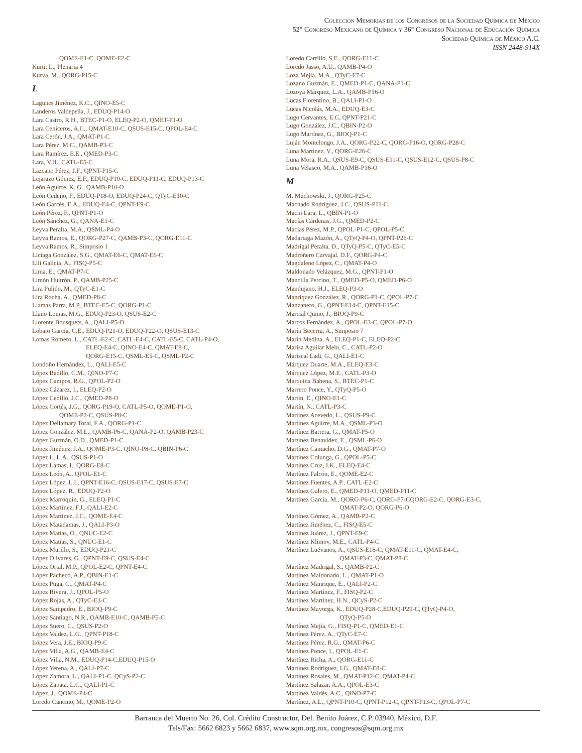Colección Memorias de los Congresos de la Sociedad Química de México
52° Congreso Mexicano de Química y 36° Congreso Nacional de Educación Química
Sociedad Química de México A.C.
ISSN 2448-914X
QOME-E1-C, QOME-E2-C
Kurti, L., Plenaria 4
Kurva, M., QORG-P15-C
L
Lagunes Jiménez, K.C., QINO-E5-C
Landeros Valdepeña, J., EDUQ-P14-O
Lara Castro, R.H., BTEC-P1-O, ELEQ-P2-O, QMET-P1-O
Lara Ceniceros, A.C., QMAT-E10-C, QSUS-E15-C, QPOL-E4-C
Lara Cerón, J.A., QMAT-P1-C
Lara Pérez, M.C., QAMB-P3-C
Lara Ramírez, E.E., QMED-P3-C
Lara, V.H., CATL-E5-C
Lazcano Pérez, J.F., QPNT-P15-C
Lejarazo Gómez, E.F., EDUQ-P10-C, EDUQ-P11-C, EDUQ-P13-C
León Aguirre, K. G., QAMB-P10-O
León Cedeño, F., EDUQ-P18-O, EDUQ-P24-C, QTyC-E10-C
León Garcés, E.A., EDUQ-E4-C, QPNT-E9-C
León Pérez, F., QPNT-P1-O
León Sánchez, G., QANA-E1-C
Leyva Peralta, M.A., QSML-P4-O
Leyva Ramos, E., QORG-P27-C, QAMB-P3-C, QORG-E11-C
Leyva Ramos, R., Simposio 1
Liciaga González, S.G., QMAT-E6-C, QMAT-E6-C
Lili Galicia, A., FISQ-P5-C
Lima, E., QMAT-P7-C
Limón Huitrón, P., QAMB-P25-C
Lira Pulido, M., QTyC-E1-C
Lira Rocha, A., QMED-P8-C
Llamas Parra, M.P., BTEC-E5-C, QORG-P1-C
Llano Lomas, M.G., EDUQ-P23-O, QSUS-E2-C
Llorente Bousquets, A., QALI-P5-O
Lobato García, C.E., EDUQ-P21-O, EDUQ-P22-O, QSUS-E13-C
Lomas Romero, L., CATL-E2-C, CATL-E4-C, CATL-E5-C, CATL-P4-O,
ELEQ-E4-C, QINO-E4-C, QMAT-E8-C,
QORG-E15-C, QSML-E5-C, QSML-P2-C
Londoño Hernández, L., QALI-E5-C
López Badillo, C.M., QINO-P7-C
López Campos, R.G., QPOL-P2-O
López Cázarez, I., ELEQ-P2-O
López Cedillo, J.C., QMED-P8-O
López Cortés, J.G., QORG-P19-O, CATL-P5-O, QOME-P1-O,
QOME-P2-C, QSUS-P8-C
López Dellamary Toral, F.A., QORG-P1-C
López González, M.L., QAMB-P6-C, QANA-P2-O, QAMB-P23-C
López Guzmán, O.D., QMED-P1-C
López Jiménez, J.A., QOME-P3-C, QINO-P8-C, QBIN-P6-C
López L, L.A., QSUS-P1-O
López Lamas, I., QORG-E8-C
López León, A., QPOL-E1-C
López López, L.I., QPNT-E16-C, QSUS-E17-C, QSUS-E7-C
López López, R., EDUQ-P2-O
López Marroquín, G., ELEQ-P1-C
López Martínez, F.J., QALI-E2-C
López Martínez, J.C., QOME-E4-C
López Matadamas, J., QALI-P3-O
López Matías, O., QNUC-E2-C
López Matías, S., QNUC-E1-C
López Murillo, S., EDUQ-P21-C
López Olivares, G., QPNT-E9-C, QSUS-E4-C
López Ortal, M.P., QPOL-E2-C, QPNT-E4-C
López Pacheco, A.P., QBIN-E1-C
López Puga, C., QMAT-P4-C
López Rivera, J., QPOL-P5-O
López Rojas, A., QTyC-E3-C
López Sampedro, E., BIOQ-P9-C
López Santiago, N.R., QAMB-E10-C, QAMB-P5-C
López Suero, C., QSUS-P2-O
López Valdez, L.G., QPNT-P18-C
López Vera, J.E., BIOQ-P9-C
López Villa, A.G., QAMB-E4-C
López Villa, N.M., EDUQ-P14-C,EDUQ-P15-O
López Yerena, A., QALI-P7-C
López Zamora, L., QALI-P1-C, QCyS-P2-C
López Zapata, L.C., QALI-P1-C
López, J., QOME-P4-C
Loredo Cancino, M., QOME-P2-O
Loredo Carrillo, S.E., QORG-E11-C
Loredo Jasso, A.U., QAMB-P4-O
Loza Mejía, M.A., QTyC-E7-C
Lozano Guzmán, E., QMED-P1-C, QANA-P1-C
Lozoya Márquez, L.A., QAMB-P16-O
Lucas Florentino, B., QALI-P1-O
Lucas Nicolás, M.A., EDUQ-E3-C
Lugo Cervantes, E.C, QPNT-P21-C
Lugo González, J.C., QBIN-P2-O
Lugo Martínez, G., BIOQ-P1-C
Luján Montelongo, J.A., QORG-P22-C, QORG-P16-O, QORG-P28-C
Luna Martínez, V., QORG-E26-C
Luna Mora, R.A., QSUS-E9-C, QSUS-E11-C, QSUS-E12-C, QSUS-P8-C
Luna Velasco, M.A., QAMB-P16-O
M
M. Muchowski, J., QORG-P25-C
Machado Rodríguez, J.C., QSUS-P11-C
Machi Lara, L., QBIN-P1-O
Macías Cárdenas, J.G., QMED-P2-C
Macías Pérez, M.P., QPOL-P1-C, QPOL-P5-C
Madariaga Mazón, A., QTyQ-P4-O, QPNT-P26-C
Madrigal Peralta, D., QTyQ-P5-C, QTyC-E5-C
Madroñero Carvajal, D.F., QORG-P4-C
Magdaleno López, C., QMAT-P4-O
Maldonado Velázquez, M.G., QPNT-P1-O
Mancilla Percino, T., QMED-P5-O, QMED-P6-O
Mandujano, H.J., ELEQ-P3-O
Manríquez González, R., QORG-P1-C, QPOL-P7-C
Manzanero, G., QPNT-E14-C, QPNT-E15-C
Marcial Quino, J., BIOQ-P9-C
Marcos Fernández, A., QPOL-E3-C, QPOL-P7-O
Marín Becerra, A., Simposio 7
Marín Medina, A., ELEQ-P1-C, ELEQ-P2-C
Marisa Aguilar Melo, C., CATL-P2-O
Mariscal Ladi, G., QALI-E1-C
Márquez Duarte, M.A., ELEQ-E3-C
Márquez López, M.E., CATL-P3-O
Marquina Bahena, S., BTEC-P1-C
Marrero Ponce, Y., QTyQ-P5-O
Martin, E., QINO-E1-C
Martín, N., CATL-P3-C
Martínez Acevedo, L., QSUS-P9-C
Martínez Aguirre, M.A., QSML-P3-O
Martínez Barrera, G., QMAT-P5-O
Martínez Benavidez, E., QSML-P6-O
Martínez Camacho, D.G., QMAT-P7-O
Martínez Colunga, G., QPOL-P5-C
Martínez Cruz, I.K., ELEQ-E4-C
Martínez Falcón, E., QOME-E2-C
Martínez Fuentes, A.P., CATL-E2-C
Martínez Galero, E., QMED-P11-O, QMED-P11-C
Martínez García, M., QORG-P6-C, QORG-P7-CQORG-E2-C, QORG-E3-C,
QMAT-P2-O, QORG-P6-O
Martínez Gómez, A., QAMB-P2-C
Martínez Jiménez, C., FISQ-E5-C
Martínez Juárez, J., QPNT-E9-C
Martínez Klimov, M.E., CATL-P4-C
Martínez Luévanos, A., QSUS-E16-C, QMAT-E11-C, QMAT-E4-C,
QMAT-P3-C, QMAT-P8-C
Martínez Madrigal, S., QAMB-P2-C
Martínez Maldonado, L., QMAT-P1-O
Martínez Manrique, E., QALI-P2-C
Martínez Martínez, F., FISQ-P2-C
Martínez Martínez, H.N., QCyS-P2-C
Martínez Mayorga, K., EDUQ-P28-C,EDUQ-P29-C, QTyQ-P4-O,
QTyQ-P5-O
Martínez Mejía, G., FISQ-P1-C, QMED-E1-C
Martínez Pérez, A., QTyC-E7-C
Martínez Pérez, R.G., QMAT-P6-C
Martínez Ponce, I., QPOL-E1-C
Martínez Richa, A., QORG-E11-C
Martínez Rodríguez, I.G., QMAT-E8-C
Martínez Rosales, M., QMAT-P12-C, QMAT-P4-C
Martínez Salazar, A.A., QPOL-E3-C
Martínez Valdés, A.C., QINO-P7-C
Martínez, A.L., QPNT-P10-C, QPNT-P12-C, QPNT-P13-C, QPOL-P7-C
Barranca del Muerto No. 26, Col. Crédito Constructor, Del. Benito Juárez, C.P. 03940, México, D.F.
Tels/Fax: 5662 6823 y 5662 6837, www.sqm.org.mx, congresos@sqm.org.mx